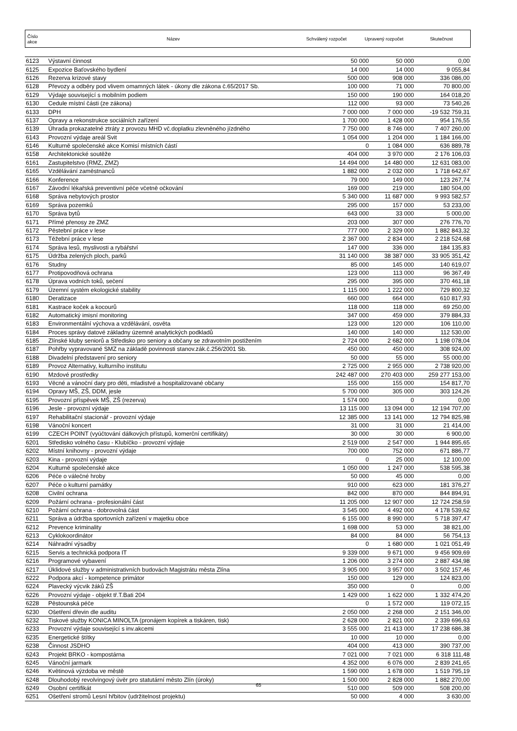| Číslo akce | Název | Schválený rozpočet | Upravený rozpočet | Skutečnost |
| 6123 | Výstavní činnost | 50 000 | 50 000 | 0,00 |
| 6125 | Expozice Baťovského bydlení | 14 000 | 14 000 | 9 055,84 |
| 6126 | Rezerva krizové stavy | 500 000 | 908 000 | 336 086,00 |
| 6128 | Převozy a odběry pod vlivem omamných látek - úkony dle zákona č.65/2017 Sb. | 100 000 | 71 000 | 70 800,00 |
| 6129 | Výdaje související s mobilním podiem | 150 000 | 190 000 | 164 018,20 |
| 6130 | Cedule místní části (ze zákona) | 112 000 | 93 000 | 73 540,26 |
| 6133 | DPH | 7 000 000 | 7 000 000 | -19 532 759,31 |
| 6137 | Opravy a rekonstrukce sociálních zařízení | 1 700 000 | 1 428 000 | 954 176,55 |
| 6139 | Úhrada prokazatelné ztráty z provozu MHD vč.doplatku zlevněného jízdného | 7 750 000 | 8 746 000 | 7 407 260,00 |
| 6143 | Provozní výdaje areál Svit | 1 054 000 | 1 204 000 | 1 184 166,00 |
| 6146 | Kulturně společenské akce Komisí místních částí | 0 | 1 084 000 | 636 889,78 |
| 6158 | Architektonické soutěže | 404 000 | 3 970 000 | 2 176 106,03 |
| 6161 | Zastupitelstvo (RMZ, ZMZ) | 14 494 000 | 14 480 000 | 12 631 083,00 |
| 6165 | Vzdělávání zaměstnanců | 1 882 000 | 2 032 000 | 1 718 642,67 |
| 6166 | Konference | 79 000 | 149 000 | 123 267,74 |
| 6167 | Závodní lékařská preventivní péče včetně očkování | 169 000 | 219 000 | 180 504,00 |
| 6168 | Správa nebytových prostor | 5 340 000 | 11 687 000 | 9 993 582,57 |
| 6169 | Správa pozemků | 295 000 | 157 000 | 53 233,00 |
| 6170 | Správa bytů | 643 000 | 33 000 | 5 000,00 |
| 6171 | Přímé přenosy ze ZMZ | 203 000 | 307 000 | 276 776,70 |
| 6172 | Pěstební práce v lese | 777 000 | 2 329 000 | 1 882 843,32 |
| 6173 | Těžební práce v lese | 2 367 000 | 2 834 000 | 2 218 524,68 |
| 6174 | Správa lesů, myslivosti a rybářství | 147 000 | 336 000 | 184 135,83 |
| 6175 | Údržba zelených ploch, parků | 31 140 000 | 38 387 000 | 33 905 351,42 |
| 6176 | Studny | 85 000 | 145 000 | 140 619,07 |
| 6177 | Protipovodňová ochrana | 123 000 | 113 000 | 96 367,49 |
| 6178 | Úprava vodních toků, sečení | 295 000 | 395 000 | 370 461,18 |
| 6179 | Územní systém ekologické stability | 1 115 000 | 1 222 000 | 729 800,32 |
| 6180 | Deratizace | 660 000 | 664 000 | 610 817,93 |
| 6181 | Kastrace koček a kocourů | 118 000 | 118 000 | 69 250,00 |
| 6182 | Automatický imisní monitoring | 347 000 | 459 000 | 379 884,33 |
| 6183 | Environmentální výchova a vzdělávání, osvěta | 123 000 | 120 000 | 106 110,00 |
| 6184 | Proces správy datové základny územně analytických podkladů | 140 000 | 140 000 | 112 530,00 |
| 6185 | Zlínské kluby seniorů a Středisko pro seniory a občany se zdravotním postižením | 2 724 000 | 2 682 000 | 1 198 078,04 |
| 6187 | Pohřby vypravované SMZ na základě povinnosti stanov.zák.č.256/2001 Sb. | 450 000 | 450 000 | 308 924,00 |
| 6188 | Divadelní představení pro seniory | 50 000 | 55 000 | 55 000,00 |
| 6189 | Provoz Alternativy, kulturního institutu | 2 725 000 | 2 955 000 | 2 738 920,00 |
| 6190 | Mzdové prostředky | 242 487 000 | 270 403 000 | 259 277 153,00 |
| 6193 | Věcné a vánoční dary pro děti, mladistvé a hospitalizované občany | 155 000 | 155 000 | 154 817,70 |
| 6194 | Opravy MŠ, ZŠ, DDM, jesle | 5 700 000 | 305 000 | 303 124,26 |
| 6195 | Provozní příspěvek MŠ, ZŠ (rezerva) | 1 574 000 | 0 | 0,00 |
| 6196 | Jesle - provozní výdaje | 13 115 000 | 13 094 000 | 12 194 707,00 |
| 6197 | Rehabilitační stacionář - provozní výdaje | 12 385 000 | 13 141 000 | 12 794 825,98 |
| 6198 | Vánoční koncert | 31 000 | 31 000 | 21 414,00 |
| 6199 | CZECH POINT (vyúčtování dálkových přístupů, komerční certifikáty) | 30 000 | 30 000 | 6 900,00 |
| 6201 | Středisko volného času - Klubíčko - provozní výdaje | 2 519 000 | 2 547 000 | 1 944 895,65 |
| 6202 | Místní knihovny - provozní výdaje | 700 000 | 752 000 | 671 886,77 |
| 6203 | Kina - provozní výdaje | 0 | 25 000 | 12 100,00 |
| 6204 | Kulturně společenské akce | 1 050 000 | 1 247 000 | 538 595,38 |
| 6206 | Péče o válečné hroby | 50 000 | 45 000 | 0,00 |
| 6207 | Péče o kulturní památky | 910 000 | 623 000 | 181 376,27 |
| 6208 | Civilní ochrana | 842 000 | 870 000 | 844 894,91 |
| 6209 | Požární ochrana - profesionální část | 11 205 000 | 12 907 000 | 12 724 258,59 |
| 6210 | Požární ochrana - dobrovolná část | 3 545 000 | 4 492 000 | 4 178 539,62 |
| 6211 | Správa a údržba sportovních zařízení v majetku obce | 6 155 000 | 8 990 000 | 5 718 397,47 |
| 6212 | Prevence kriminality | 1 698 000 | 53 000 | 38 821,00 |
| 6213 | Cyklokoordinátor | 84 000 | 84 000 | 56 754,13 |
| 6214 | Náhradní výsadby | 0 | 1 680 000 | 1 021 051,49 |
| 6215 | Servis a technická podpora IT | 9 339 000 | 9 671 000 | 9 456 909,69 |
| 6216 | Programové vybavení | 1 206 000 | 3 274 000 | 2 887 434,98 |
| 6217 | Úklidové služby v administrativních budovách Magistrátu města Zlína | 3 905 000 | 3 957 000 | 3 502 157,46 |
| 6222 | Podpora akcí - kompetence primátor | 150 000 | 129 000 | 124 823,00 |
| 6224 | Plavecký výcvik žáků ZŠ | 350 000 | 0 | 0,00 |
| 6226 | Provozní výdaje - objekt tř.T.Bati 204 | 1 429 000 | 1 622 000 | 1 332 474,20 |
| 6228 | Pěstounská péče | 0 | 1 572 000 | 119 072,15 |
| 6230 | Ošetření dřevin dle auditu | 2 050 000 | 2 268 000 | 2 151 346,00 |
| 6232 | Tiskové služby KONICA MINOLTA (pronájem kopírek a tiskáren, tisk) | 2 628 000 | 2 821 000 | 2 339 696,63 |
| 6233 | Provozní výdaje související s inv.akcemi | 3 555 000 | 21 413 000 | 17 238 686,38 |
| 6235 | Energetické štítky | 10 000 | 10 000 | 0,00 |
| 6238 | Činnost JSDHO | 404 000 | 413 000 | 390 737,00 |
| 6243 | Projekt BRKO - kompostárna | 7 021 000 | 7 021 000 | 6 318 111,48 |
| 6245 | Vánoční jarmark | 4 352 000 | 6 076 000 | 2 839 241,65 |
| 6246 | Květinová výzdoba ve městě | 1 590 000 | 1 678 000 | 1 519 795,19 |
| 6248 | Dlouhodobý revolvingový úvěr pro statutární město Zlín (úroky) | 1 500 000 | 2 828 000 | 1 882 270,00 |
| 6249 | Osobní certifikát | 510 000 | 509 000 | 508 200,00 |
| 6251 | Ošetření stromů Lesní hřbitov (udržitelnost projektu) | 50 000 | 4 000 | 3 630,00 |
65